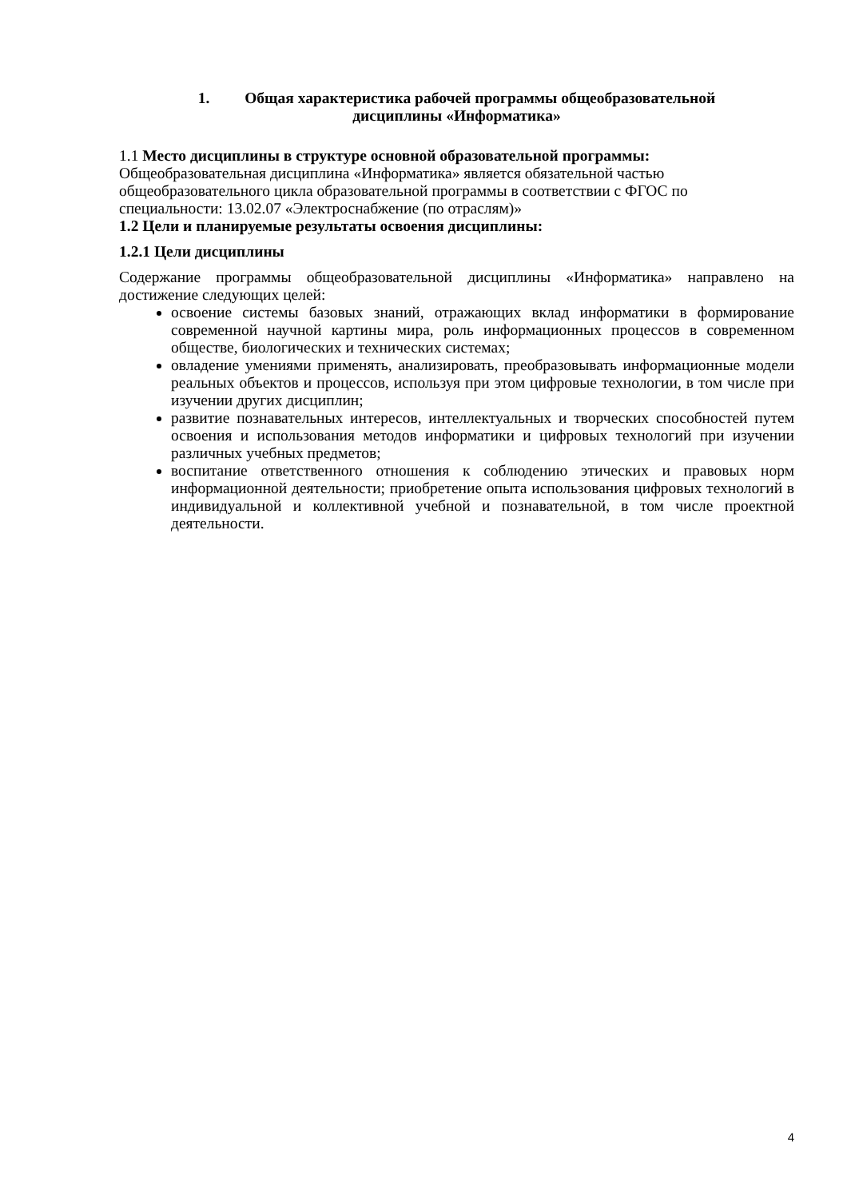1. Общая характеристика рабочей программы общеобразовательной
дисциплины «Информатика»
1.1 Место дисциплины в структуре основной образовательной программы:
Общеобразовательная дисциплина «Информатика» является обязательной частью общеобразовательного цикла образовательной программы в соответствии с ФГОС по специальности: 13.02.07 «Электроснабжение (по отраслям)»
1.2 Цели и планируемые результаты освоения дисциплины:
1.2.1 Цели дисциплины
Содержание программы общеобразовательной дисциплины «Информатика» направлено на достижение следующих целей:
освоение системы базовых знаний, отражающих вклад информатики в формирование современной научной картины мира, роль информационных процессов в современном обществе, биологических и технических системах;
овладение умениями применять, анализировать, преобразовывать информационные модели реальных объектов и процессов, используя при этом цифровые технологии, в том числе при изучении других дисциплин;
развитие познавательных интересов, интеллектуальных и творческих способностей путем освоения и использования методов информатики и цифровых технологий при изучении различных учебных предметов;
воспитание ответственного отношения к соблюдению этических и правовых норм информационной деятельности; приобретение опыта использования цифровых технологий в индивидуальной и коллективной учебной и познавательной, в том числе проектной деятельности.
4